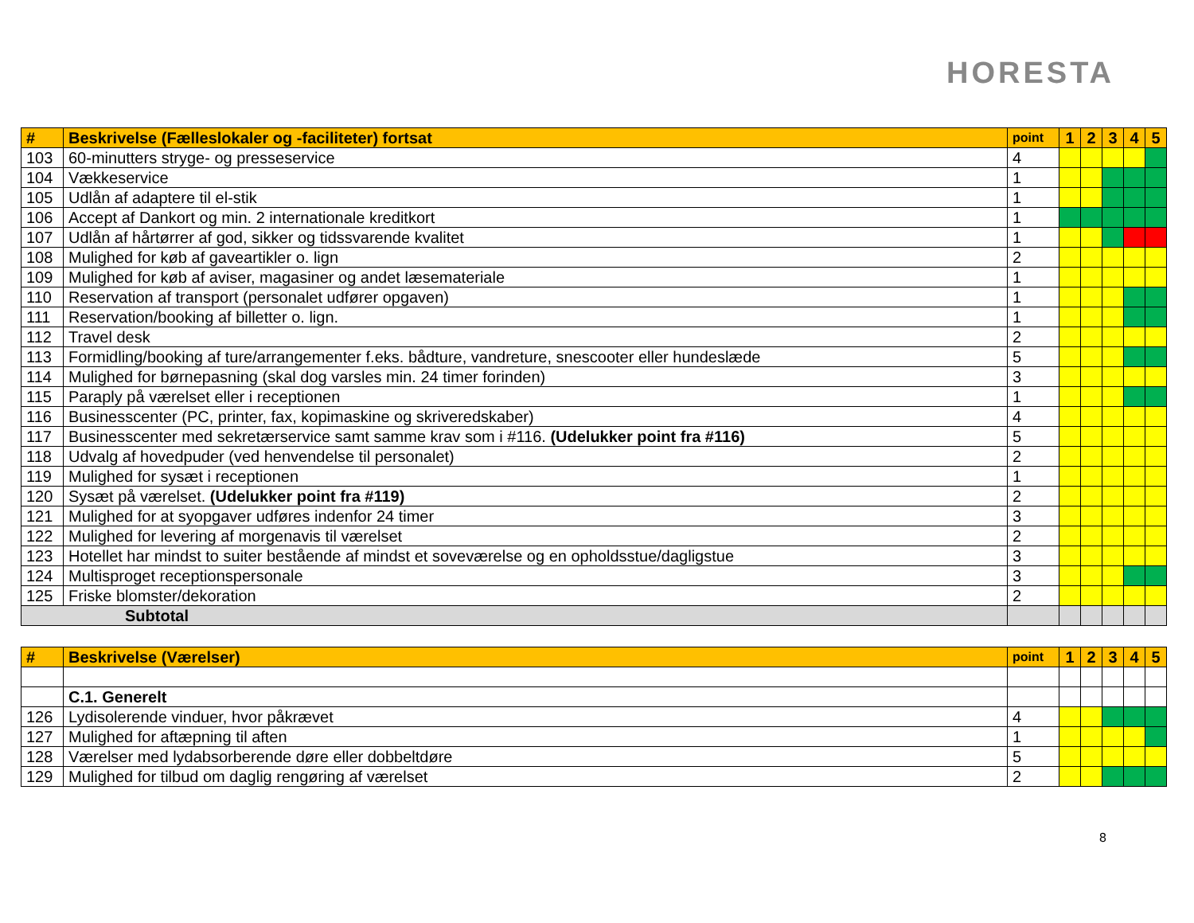HORESTA
| # | Beskrivelse (Fælleslokaler og -faciliteter) fortsat | point | 1 | 2 | 3 | 4 | 5 |
| --- | --- | --- | --- | --- | --- | --- | --- |
| 103 | 60-minutters stryge- og presseservice | 4 | | | | | |
| 104 | Vækkeservice | 1 | | | | | |
| 105 | Udlån af adaptere til el-stik | 1 | | | | | |
| 106 | Accept af Dankort og min. 2 internationale kreditkort | 1 | | | | | |
| 107 | Udlån af hårtørrer af god, sikker og tidssvarende kvalitet | 1 | | | | | |
| 108 | Mulighed for køb af gaveartikler o. lign | 2 | | | | | |
| 109 | Mulighed for køb af aviser, magasiner og andet læsemateriale | 1 | | | | | |
| 110 | Reservation af transport (personalet udfører opgaven) | 1 | | | | | |
| 111 | Reservation/booking af billetter o. lign. | 1 | | | | | |
| 112 | Travel desk | 2 | | | | | |
| 113 | Formidling/booking af ture/arrangementer f.eks. bådture, vandreture, snescooter eller hundeslæde | 5 | | | | | |
| 114 | Mulighed for børnepasning (skal dog varsles min. 24 timer forinden) | 3 | | | | | |
| 115 | Paraply på værelset eller i receptionen | 1 | | | | | |
| 116 | Businesscenter (PC, printer, fax, kopimaskine og skriveredskaber) | 4 | | | | | |
| 117 | Businesscenter med sekretærservice samt samme krav som i #116. (Udelukker point fra #116) | 5 | | | | | |
| 118 | Udvalg af hovedpuder (ved henvendelse til personalet) | 2 | | | | | |
| 119 | Mulighed for sysæt i receptionen | 1 | | | | | |
| 120 | Sysæt på værelset. (Udelukker point fra #119) | 2 | | | | | |
| 121 | Mulighed for at syopgaver udføres indenfor 24 timer | 3 | | | | | |
| 122 | Mulighed for levering af morgenavis til værelset | 2 | | | | | |
| 123 | Hotellet har mindst to suiter bestående af mindst et soveværelse og en opholdsstue/dagligstue | 3 | | | | | |
| 124 | Multisproget receptionspersonale | 3 | | | | | |
| 125 | Friske blomster/dekoration | 2 | | | | | |
| Subtotal | | | | | | | |
| # | Beskrivelse (Værelser) | point | 1 | 2 | 3 | 4 | 5 |
| --- | --- | --- | --- | --- | --- | --- | --- |
| | C.1. Generelt | | | | | | |
| 126 | Lydisolerende vinduer, hvor påkrævet | 4 | | | | | |
| 127 | Mulighed for aftæpning til aften | 1 | | | | | |
| 128 | Værelser med lydabsorberende døre eller dobbeltdøre | 5 | | | | | |
| 129 | Mulighed for tilbud om daglig rengøring af værelset | 2 | | | | | |
8